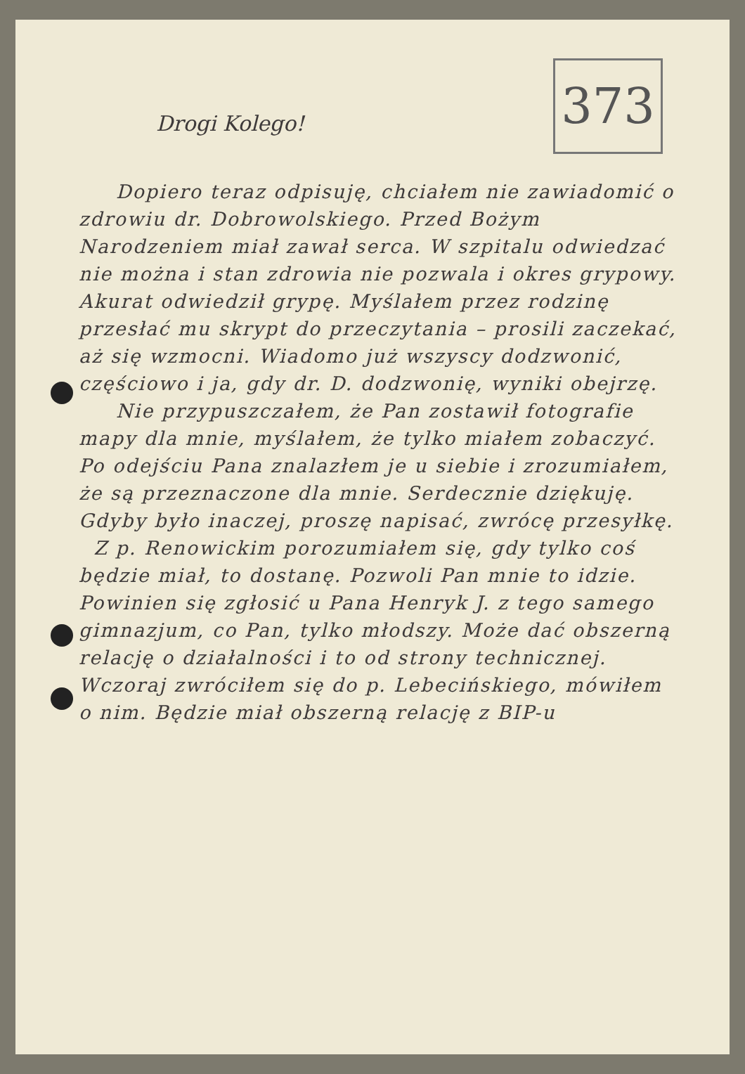373
Drogi Kolego!
Dopiero teraz odpisuję, chciałem nie zawiadomić o zdrowiu dr. Dobrowolskiego. Przed Bożym Narodzeniem miał zawał serca. W szpitalu odwiedzać nie można i stan zdrowia nie pozwala i okres grypowy. Akurat odwiedził grypę. Myślałem przez rodzinę przesłać mu skrypt do przeczytania – prosili zaczekać, aż się wzmocni. Wiadomo już wszyscy dodzwonić, częściowo i ja, gdy dr. D. dodzwonię, wyniki obejrzę.
Nie przypuszczałem, że Pan zostawił fotografie mapy dla mnie, myślałem, że tylko miałem zobaczyć. Po odejściu Pana znalazłem je u siebie i zrozumiałem, że są przeznaczone dla mnie. Serdecznie dziękuję. Gdyby było inaczej, proszę napisać, zwrócę przesyłkę.
Z p. Renowickim porozumiałem się, gdy tylko coś będzie miał, to dostanę. Pozwoli Pan mnie to idzie. Powinien się zgłosić u Pana Henryk J. z tego samego gimnazjum, co Pan, tylko młodszy. Może dać obszerną relację o działalności i to od strony technicznej. Wczoraj zwróciłem się do p. Lebecińskiego, mówiłem o nim. Będzie miał obszerną relację z BIP-u